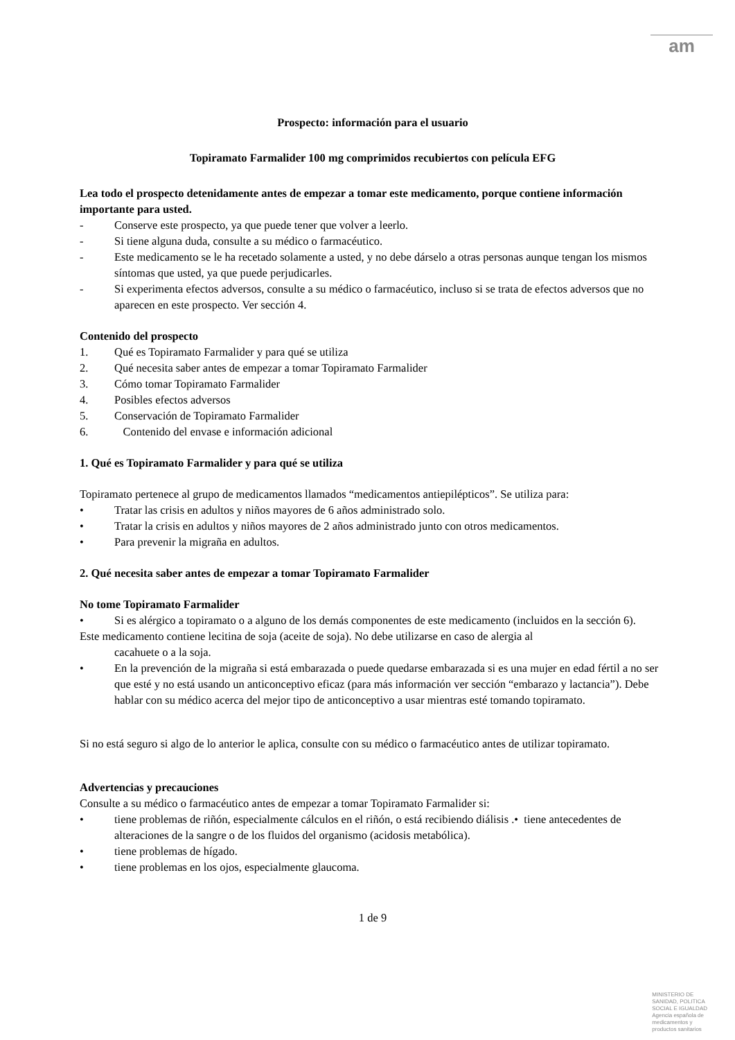am
Prospecto: información para el usuario
Topiramato Farmalider 100 mg comprimidos recubiertos con película EFG
Lea todo el prospecto detenidamente antes de empezar a tomar este medicamento, porque contiene información importante para usted.
- Conserve este prospecto, ya que puede tener que volver a leerlo.
- Si tiene alguna duda, consulte a su médico o farmacéutico.
- Este medicamento se le ha recetado solamente a usted, y no debe dárselo a otras personas aunque tengan los mismos síntomas que usted, ya que puede perjudicarles.
- Si experimenta efectos adversos, consulte a su médico o farmacéutico, incluso si se trata de efectos adversos que no aparecen en este prospecto. Ver sección 4.
Contenido del prospecto
1. Qué es Topiramato Farmalider y para qué se utiliza
2. Qué necesita saber antes de empezar a tomar Topiramato Farmalider
3. Cómo tomar Topiramato Farmalider
4. Posibles efectos adversos
5. Conservación de Topiramato Farmalider
6. Contenido del envase e información adicional
1. Qué es Topiramato Farmalider y para qué se utiliza
Topiramato pertenece al grupo de medicamentos llamados “medicamentos antiepilépticos”. Se utiliza para:
• Tratar las crisis en adultos y niños mayores de 6 años administrado solo.
• Tratar la crisis en adultos y niños mayores de 2 años administrado junto con otros medicamentos.
• Para prevenir la migraña en adultos.
2. Qué necesita saber antes de empezar a tomar Topiramato Farmalider
No tome Topiramato Farmalider
• Si es alérgico a topiramato o a alguno de los demás componentes de este medicamento (incluidos en la sección 6).
Este medicamento contiene lecitina de soja (aceite de soja). No debe utilizarse en caso de alergia al
cacahuete o a la soja.
• En la prevención de la migraña si está embarazada o puede quedarse embarazada si es una mujer en edad fértil a no ser que esté y no está usando un anticonceptivo eficaz (para más información ver sección “embarazo y lactancia”). Debe hablar con su médico acerca del mejor tipo de anticonceptivo a usar mientras esté tomando topiramato.
Si no está seguro si algo de lo anterior le aplica, consulte con su médico o farmacéutico antes de utilizar topiramato.
Advertencias y precauciones
Consulte a su médico o farmacéutico antes de empezar a tomar Topiramato Farmalider si:
• tiene problemas de riñón, especialmente cálculos en el riñón, o está recibiendo diálisis .• tiene antecedentes de alteraciones de la sangre o de los fluidos del organismo (acidosis metabólica).
• tiene problemas de hígado.
• tiene problemas en los ojos, especialmente glaucoma.
1 de 9
MINISTERIO DE
SANIDAD, POLITICA
SOCIAL E IGUALDAD
Agencia española de
medicamentos y
productos sanitarios